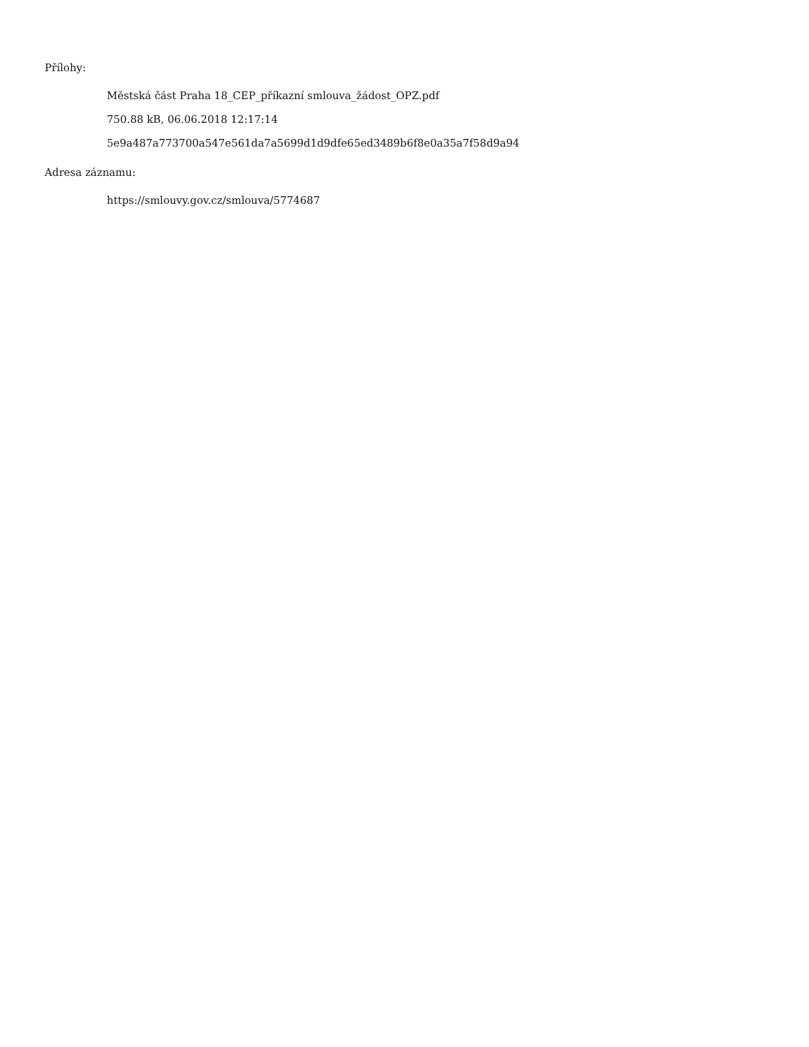Přílohy:
Městská část Praha 18_CEP_příkazní smlouva_žádost_OPZ.pdf
750.88 kB, 06.06.2018 12:17:14
5e9a487a773700a547e561da7a5699d1d9dfe65ed3489b6f8e0a35a7f58d9a94
Adresa záznamu:
https://smlouvy.gov.cz/smlouva/5774687